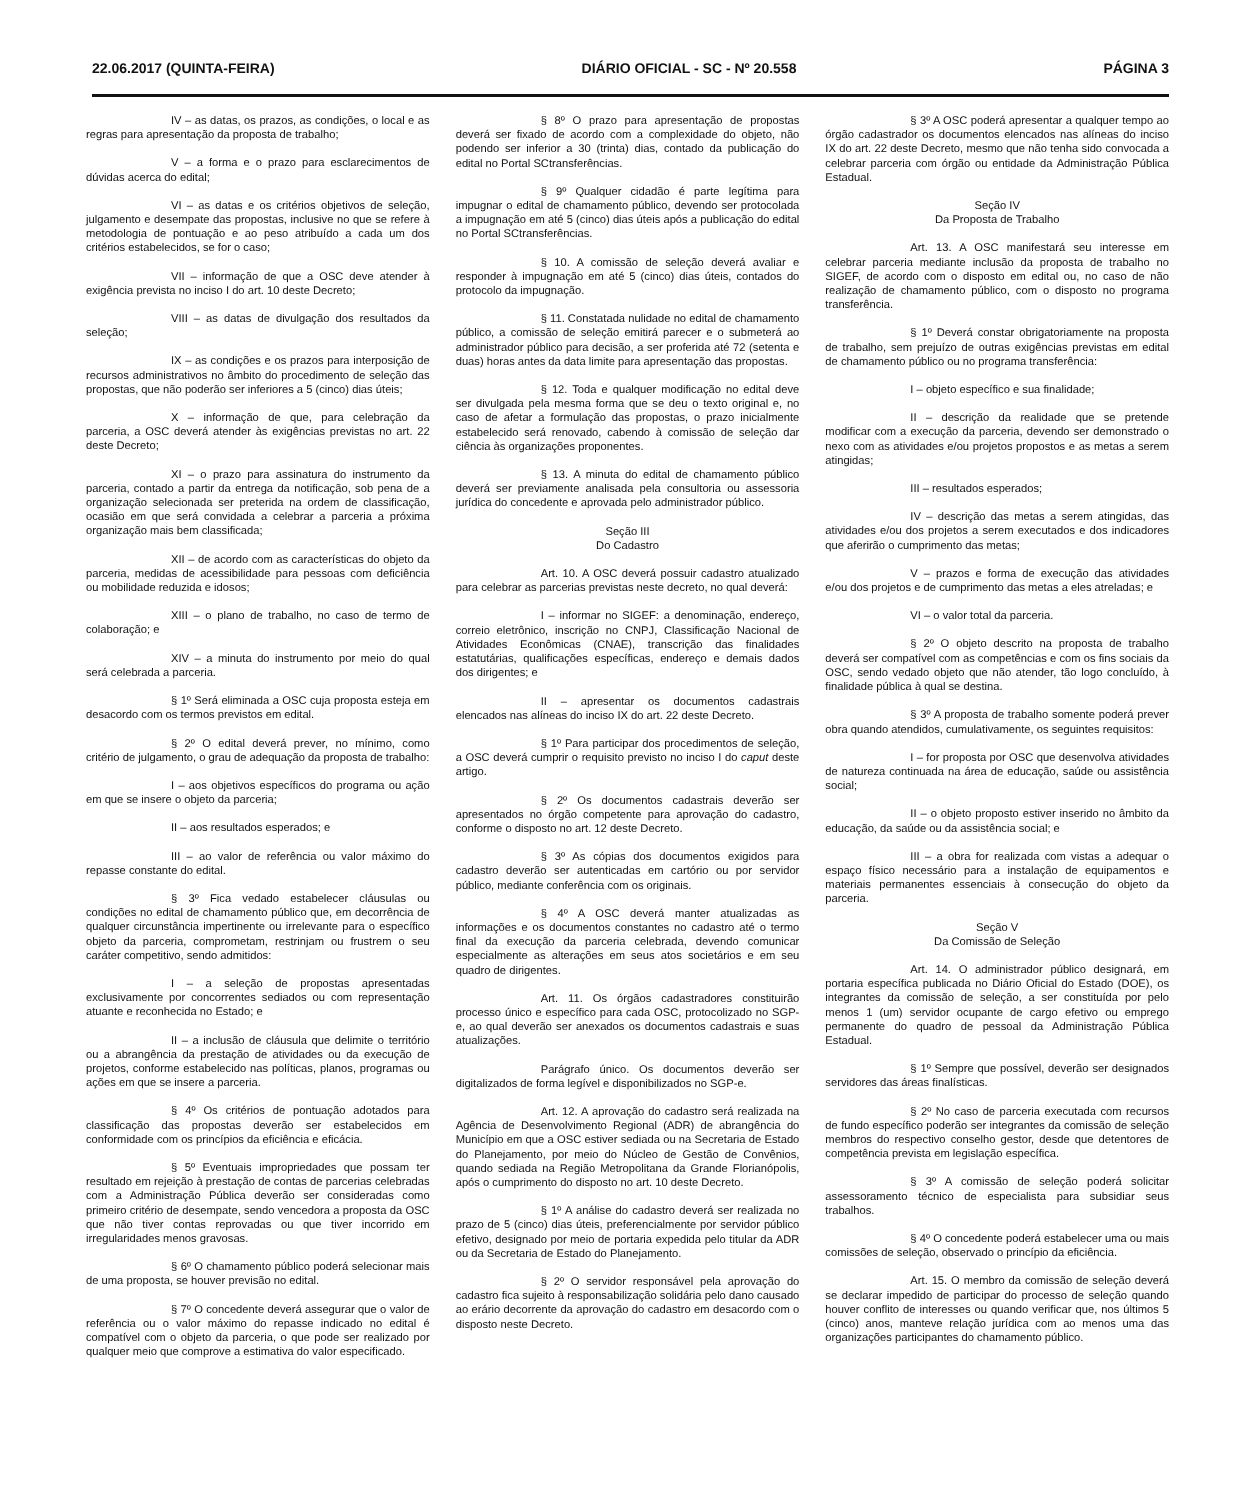22.06.2017 (QUINTA-FEIRA) DIÁRIO OFICIAL - SC - Nº 20.558 PÁGINA 3
IV – as datas, os prazos, as condições, o local e as regras para apresentação da proposta de trabalho;
V – a forma e o prazo para esclarecimentos de dúvidas acerca do edital;
VI – as datas e os critérios objetivos de seleção, julgamento e desempate das propostas, inclusive no que se refere à metodologia de pontuação e ao peso atribuído a cada um dos critérios estabelecidos, se for o caso;
VII – informação de que a OSC deve atender à exigência prevista no inciso I do art. 10 deste Decreto;
VIII – as datas de divulgação dos resultados da seleção;
IX – as condições e os prazos para interposição de recursos administrativos no âmbito do procedimento de seleção das propostas, que não poderão ser inferiores a 5 (cinco) dias úteis;
X – informação de que, para celebração da parceria, a OSC deverá atender às exigências previstas no art. 22 deste Decreto;
XI – o prazo para assinatura do instrumento da parceria, contado a partir da entrega da notificação, sob pena de a organização selecionada ser preterida na ordem de classificação, ocasião em que será convidada a celebrar a parceria a próxima organização mais bem classificada;
XII – de acordo com as características do objeto da parceria, medidas de acessibilidade para pessoas com deficiência ou mobilidade reduzida e idosos;
XIII – o plano de trabalho, no caso de termo de colaboração; e
XIV – a minuta do instrumento por meio do qual será celebrada a parceria.
§ 1º Será eliminada a OSC cuja proposta esteja em desacordo com os termos previstos em edital.
§ 2º O edital deverá prever, no mínimo, como critério de julgamento, o grau de adequação da proposta de trabalho:
I – aos objetivos específicos do programa ou ação em que se insere o objeto da parceria;
II – aos resultados esperados; e
III – ao valor de referência ou valor máximo do repasse constante do edital.
§ 3º Fica vedado estabelecer cláusulas ou condições no edital de chamamento público que, em decorrência de qualquer circunstância impertinente ou irrelevante para o específico objeto da parceria, comprometam, restrinjam ou frustrem o seu caráter competitivo, sendo admitidos:
I – a seleção de propostas apresentadas exclusivamente por concorrentes sediados ou com representação atuante e reconhecida no Estado; e
II – a inclusão de cláusula que delimite o território ou a abrangência da prestação de atividades ou da execução de projetos, conforme estabelecido nas políticas, planos, programas ou ações em que se insere a parceria.
§ 4º Os critérios de pontuação adotados para classificação das propostas deverão ser estabelecidos em conformidade com os princípios da eficiência e eficácia.
§ 5º Eventuais impropriedades que possam ter resultado em rejeição à prestação de contas de parcerias celebradas com a Administração Pública deverão ser consideradas como primeiro critério de desempate, sendo vencedora a proposta da OSC que não tiver contas reprovadas ou que tiver incorrido em irregularidades menos gravosas.
§ 6º O chamamento público poderá selecionar mais de uma proposta, se houver previsão no edital.
§ 7º O concedente deverá assegurar que o valor de referência ou o valor máximo do repasse indicado no edital é compatível com o objeto da parceria, o que pode ser realizado por qualquer meio que comprove a estimativa do valor especificado.
§ 8º O prazo para apresentação de propostas deverá ser fixado de acordo com a complexidade do objeto, não podendo ser inferior a 30 (trinta) dias, contado da publicação do edital no Portal SCtransferências.
§ 9º Qualquer cidadão é parte legítima para impugnar o edital de chamamento público, devendo ser protocolada a impugnação em até 5 (cinco) dias úteis após a publicação do edital no Portal SCtransferências.
§ 10. A comissão de seleção deverá avaliar e responder à impugnação em até 5 (cinco) dias úteis, contados do protocolo da impugnação.
§ 11. Constatada nulidade no edital de chamamento público, a comissão de seleção emitirá parecer e o submeterá ao administrador público para decisão, a ser proferida até 72 (setenta e duas) horas antes da data limite para apresentação das propostas.
§ 12. Toda e qualquer modificação no edital deve ser divulgada pela mesma forma que se deu o texto original e, no caso de afetar a formulação das propostas, o prazo inicialmente estabelecido será renovado, cabendo à comissão de seleção dar ciência às organizações proponentes.
§ 13. A minuta do edital de chamamento público deverá ser previamente analisada pela consultoria ou assessoria jurídica do concedente e aprovada pelo administrador público.
Seção III
Do Cadastro
Art. 10. A OSC deverá possuir cadastro atualizado para celebrar as parcerias previstas neste decreto, no qual deverá:
I – informar no SIGEF: a denominação, endereço, correio eletrônico, inscrição no CNPJ, Classificação Nacional de Atividades Econômicas (CNAE), transcrição das finalidades estatutárias, qualificações específicas, endereço e demais dados dos dirigentes; e
II – apresentar os documentos cadastrais elencados nas alíneas do inciso IX do art. 22 deste Decreto.
§ 1º Para participar dos procedimentos de seleção, a OSC deverá cumprir o requisito previsto no inciso I do caput deste artigo.
§ 2º Os documentos cadastrais deverão ser apresentados no órgão competente para aprovação do cadastro, conforme o disposto no art. 12 deste Decreto.
§ 3º As cópias dos documentos exigidos para cadastro deverão ser autenticadas em cartório ou por servidor público, mediante conferência com os originais.
§ 4º A OSC deverá manter atualizadas as informações e os documentos constantes no cadastro até o termo final da execução da parceria celebrada, devendo comunicar especialmente as alterações em seus atos societários e em seu quadro de dirigentes.
Art. 11. Os órgãos cadastradores constituirão processo único e específico para cada OSC, protocolizado no SGP-e, ao qual deverão ser anexados os documentos cadastrais e suas atualizações.
Parágrafo único. Os documentos deverão ser digitalizados de forma legível e disponibilizados no SGP-e.
Art. 12. A aprovação do cadastro será realizada na Agência de Desenvolvimento Regional (ADR) de abrangência do Município em que a OSC estiver sediada ou na Secretaria de Estado do Planejamento, por meio do Núcleo de Gestão de Convênios, quando sediada na Região Metropolitana da Grande Florianópolis, após o cumprimento do disposto no art. 10 deste Decreto.
§ 1º A análise do cadastro deverá ser realizada no prazo de 5 (cinco) dias úteis, preferencialmente por servidor público efetivo, designado por meio de portaria expedida pelo titular da ADR ou da Secretaria de Estado do Planejamento.
§ 2º O servidor responsável pela aprovação do cadastro fica sujeito à responsabilização solidária pelo dano causado ao erário decorrente da aprovação do cadastro em desacordo com o disposto neste Decreto.
§ 3º A OSC poderá apresentar a qualquer tempo ao órgão cadastrador os documentos elencados nas alíneas do inciso IX do art. 22 deste Decreto, mesmo que não tenha sido convocada a celebrar parceria com órgão ou entidade da Administração Pública Estadual.
Seção IV
Da Proposta de Trabalho
Art. 13. A OSC manifestará seu interesse em celebrar parceria mediante inclusão da proposta de trabalho no SIGEF, de acordo com o disposto em edital ou, no caso de não realização de chamamento público, com o disposto no programa transferência.
§ 1º Deverá constar obrigatoriamente na proposta de trabalho, sem prejuízo de outras exigências previstas em edital de chamamento público ou no programa transferência:
I – objeto específico e sua finalidade;
II – descrição da realidade que se pretende modificar com a execução da parceria, devendo ser demonstrado o nexo com as atividades e/ou projetos propostos e as metas a serem atingidas;
III – resultados esperados;
IV – descrição das metas a serem atingidas, das atividades e/ou dos projetos a serem executados e dos indicadores que aferirão o cumprimento das metas;
V – prazos e forma de execução das atividades e/ou dos projetos e de cumprimento das metas a eles atreladas; e
VI – o valor total da parceria.
§ 2º O objeto descrito na proposta de trabalho deverá ser compatível com as competências e com os fins sociais da OSC, sendo vedado objeto que não atender, tão logo concluído, à finalidade pública à qual se destina.
§ 3º A proposta de trabalho somente poderá prever obra quando atendidos, cumulativamente, os seguintes requisitos:
I – for proposta por OSC que desenvolva atividades de natureza continuada na área de educação, saúde ou assistência social;
II – o objeto proposto estiver inserido no âmbito da educação, da saúde ou da assistência social; e
III – a obra for realizada com vistas a adequar o espaço físico necessário para a instalação de equipamentos e materiais permanentes essenciais à consecução do objeto da parceria.
Seção V
Da Comissão de Seleção
Art. 14. O administrador público designará, em portaria específica publicada no Diário Oficial do Estado (DOE), os integrantes da comissão de seleção, a ser constituída por pelo menos 1 (um) servidor ocupante de cargo efetivo ou emprego permanente do quadro de pessoal da Administração Pública Estadual.
§ 1º Sempre que possível, deverão ser designados servidores das áreas finalísticas.
§ 2º No caso de parceria executada com recursos de fundo específico poderão ser integrantes da comissão de seleção membros do respectivo conselho gestor, desde que detentores de competência prevista em legislação específica.
§ 3º A comissão de seleção poderá solicitar assessoramento técnico de especialista para subsidiar seus trabalhos.
§ 4º O concedente poderá estabelecer uma ou mais comissões de seleção, observado o princípio da eficiência.
Art. 15. O membro da comissão de seleção deverá se declarar impedido de participar do processo de seleção quando houver conflito de interesses ou quando verificar que, nos últimos 5 (cinco) anos, manteve relação jurídica com ao menos uma das organizações participantes do chamamento público.